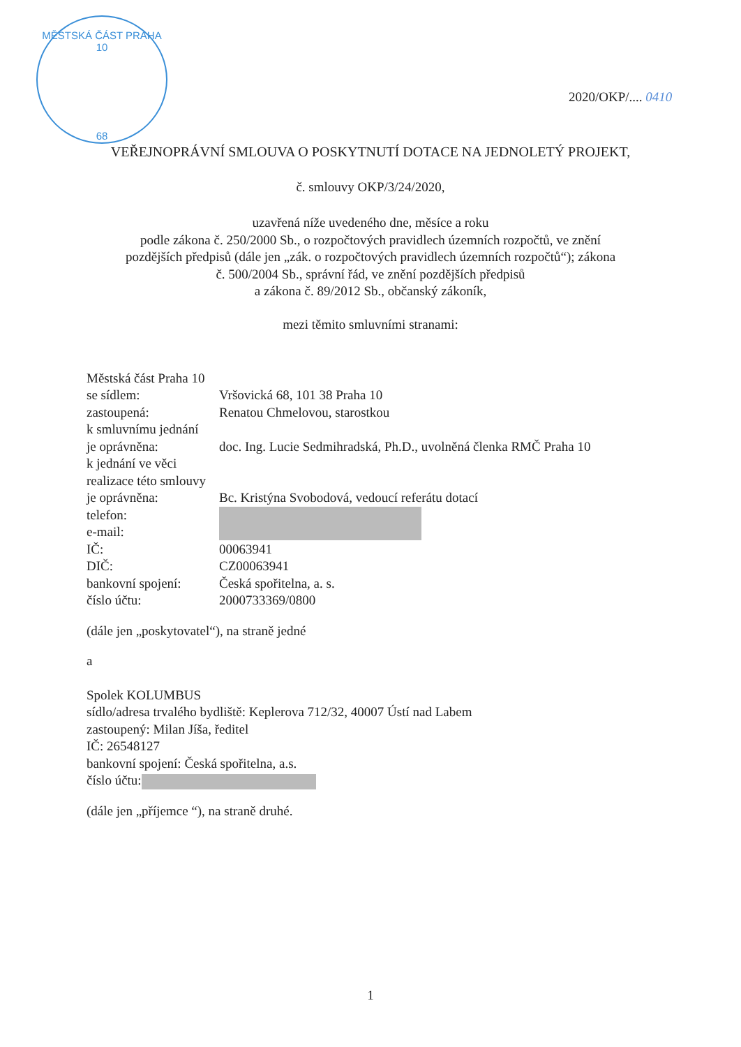MĚSTSKÁ ČÁST PRAHA 10
68
2020/OKP/.... 0410
VEŘEJNOPRÁVNÍ SMLOUVA O POSKYTNUTÍ DOTACE NA JEDNOLETÝ PROJEKT,
č. smlouvy OKP/3/24/2020,
uzavřená níže uvedeného dne, měsíce a roku
podle zákona č. 250/2000 Sb., o rozpočtových pravidlech územních rozpočtů, ve znění
pozdějších předpisů (dále jen „zák. o rozpočtových pravidlech územních rozpočtů“); zákona
č. 500/2004 Sb., správní řád, ve znění pozdějších předpisů
a zákona č. 89/2012 Sb., občanský zákoník,
mezi těmito smluvními stranami:
Městská část Praha 10
se sídlem: Vršovická 68, 101 38 Praha 10
zastoupená: Renatou Chmelovou, starostkou
k smluvnímu jednání
je oprávněna: doc. Ing. Lucie Sedmihradská, Ph.D., uvolněná členka RMČ Praha 10
k jednání ve věci
realizace této smlouvy
je oprávněna: Bc. Kristýna Svobodová, vedoucí referátu dotací
telefon:
e-mail:
IČ: 00063941
DIČ: CZ00063941
bankovní spojení:
Česká spořitelna, a. s.
číslo účtu: 2000733369/0800
(dále jen „poskytovatel“), na straně jedné
a
Spolek KOLUMBUS
sídlo/adresa trvalého bydliště: Keplerova 712/32, 40007 Ústí nad Labem
zastoupený: Milan Jíša, ředitel
IČ: 26548127
bankovní spojení: Česká spořitelna, a.s.
číslo účtu:
(dále jen „příjemce “), na straně druhé.
1